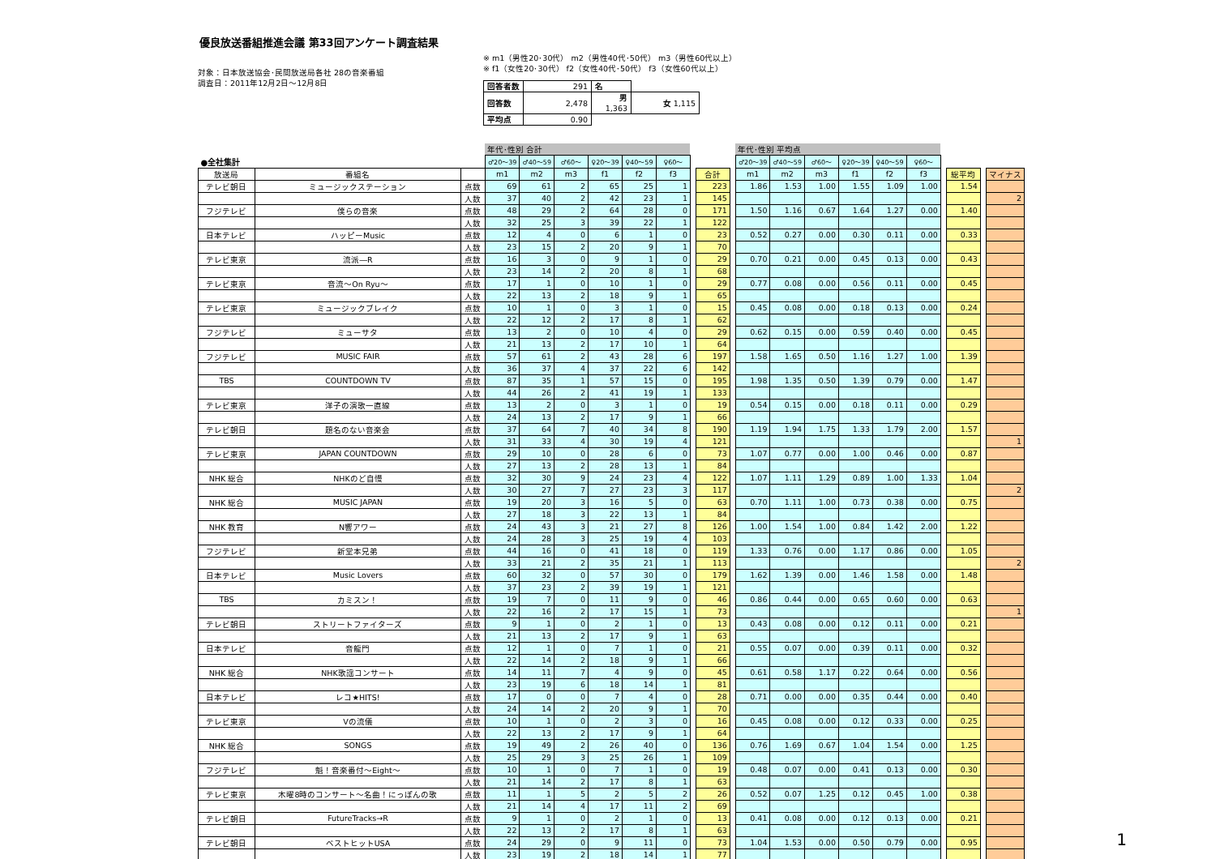優良放送番組推進会議 第33回アンケート調査結果
対象：日本放送協会･民間放送局各社 28の音楽番組
調査日：2011年12月2日～12月8日
※ m1（男性20･30代） m2（男性40代･50代） m3（男性60代以上）
※ f1（女性20･30代） f2（女性40代･50代） f3（女性60代以上）
| 回答者数 | 291 | 名 | |
| 回答数 | 2,478 | 男 1,363 | 女 1,115 |
| 平均点 | 0.90 | | |
| | | | 年代･性別 合計 | | | | | | | | | 年代･性別 平均点 | | | | | | | | | |
| --- | --- | --- | --- | --- | --- | --- | --- | --- | --- | --- | --- | --- | --- | --- | --- | --- | --- | --- | --- | --- | --- |
| ●全社集計 | | | ♂20～39 | ♂40～59 | ♂60～ | ♀20～39 | ♀40～59 | ♀60～ | | | | ♂20～39 | ♂40～59 | ♂60～ | ♀20～39 | ♀40～59 | ♀60～ | | | | |
| 放送局 | 番組名 | | m1 | m2 | m3 | f1 | f2 | f3 | | 合計 | | m1 | m2 | m3 | f1 | f2 | f3 | | 総平均 | | マイナス |
| テレビ朝日 | ミュージックステーション | 点数 | 69 | 61 | 2 | 65 | 25 | 1 | | 223 | | 1.86 | 1.53 | 1.00 | 1.55 | 1.09 | 1.00 | | 1.54 | | |
| | | 人数 | 37 | 40 | 2 | 42 | 23 | 1 | | 145 | | | | | | | | | | | 2 |
| フジテレビ | 僕らの音楽 | 点数 | 48 | 29 | 2 | 64 | 28 | 0 | | 171 | | 1.50 | 1.16 | 0.67 | 1.64 | 1.27 | 0.00 | | 1.40 | | |
| | | 人数 | 32 | 25 | 3 | 39 | 22 | 1 | | 122 | | | | | | | | | | | |
| 日本テレビ | ハッピーMusic | 点数 | 12 | 4 | 0 | 6 | 1 | 0 | | 23 | | 0.52 | 0.27 | 0.00 | 0.30 | 0.11 | 0.00 | | 0.33 | | |
| | | 人数 | 23 | 15 | 2 | 20 | 9 | 1 | | 70 | | | | | | | | | | | |
| テレビ東京 | 流派―R | 点数 | 16 | 3 | 0 | 9 | 1 | 0 | | 29 | | 0.70 | 0.21 | 0.00 | 0.45 | 0.13 | 0.00 | | 0.43 | | |
| | | 人数 | 23 | 14 | 2 | 20 | 8 | 1 | | 68 | | | | | | | | | | | |
| テレビ東京 | 音流～On Ryu～ | 点数 | 17 | 1 | 0 | 10 | 1 | 0 | | 29 | | 0.77 | 0.08 | 0.00 | 0.56 | 0.11 | 0.00 | | 0.45 | | |
| | | 人数 | 22 | 13 | 2 | 18 | 9 | 1 | | 65 | | | | | | | | | | | |
| テレビ東京 | ミュージックブレイク | 点数 | 10 | 1 | 0 | 3 | 1 | 0 | | 15 | | 0.45 | 0.08 | 0.00 | 0.18 | 0.13 | 0.00 | | 0.24 | | |
| | | 人数 | 22 | 12 | 2 | 17 | 8 | 1 | | 62 | | | | | | | | | | | |
| フジテレビ | ミューサタ | 点数 | 13 | 2 | 0 | 10 | 4 | 0 | | 29 | | 0.62 | 0.15 | 0.00 | 0.59 | 0.40 | 0.00 | | 0.45 | | |
| | | 人数 | 21 | 13 | 2 | 17 | 10 | 1 | | 64 | | | | | | | | | | | |
| フジテレビ | MUSIC FAIR | 点数 | 57 | 61 | 2 | 43 | 28 | 6 | | 197 | | 1.58 | 1.65 | 0.50 | 1.16 | 1.27 | 1.00 | | 1.39 | | |
| | | 人数 | 36 | 37 | 4 | 37 | 22 | 6 | | 142 | | | | | | | | | | | |
| TBS | COUNTDOWN TV | 点数 | 87 | 35 | 1 | 57 | 15 | 0 | | 195 | | 1.98 | 1.35 | 0.50 | 1.39 | 0.79 | 0.00 | | 1.47 | | |
| | | 人数 | 44 | 26 | 2 | 41 | 19 | 1 | | 133 | | | | | | | | | | | |
| テレビ東京 | 洋子の演歌一直線 | 点数 | 13 | 2 | 0 | 3 | 1 | 0 | | 19 | | 0.54 | 0.15 | 0.00 | 0.18 | 0.11 | 0.00 | | 0.29 | | |
| | | 人数 | 24 | 13 | 2 | 17 | 9 | 1 | | 66 | | | | | | | | | | | |
| テレビ朝日 | 題名のない音楽会 | 点数 | 37 | 64 | 7 | 40 | 34 | 8 | | 190 | | 1.19 | 1.94 | 1.75 | 1.33 | 1.79 | 2.00 | | 1.57 | | |
| | | 人数 | 31 | 33 | 4 | 30 | 19 | 4 | | 121 | | | | | | | | | | | 1 |
| テレビ東京 | JAPAN COUNTDOWN | 点数 | 29 | 10 | 0 | 28 | 6 | 0 | | 73 | | 1.07 | 0.77 | 0.00 | 1.00 | 0.46 | 0.00 | | 0.87 | | |
| | | 人数 | 27 | 13 | 2 | 28 | 13 | 1 | | 84 | | | | | | | | | | | |
| NHK 総合 | NHKのど自慢 | 点数 | 32 | 30 | 9 | 24 | 23 | 4 | | 122 | | 1.07 | 1.11 | 1.29 | 0.89 | 1.00 | 1.33 | | 1.04 | | |
| | | 人数 | 30 | 27 | 7 | 27 | 23 | 3 | | 117 | | | | | | | | | | | 2 |
| NHK 総合 | MUSIC JAPAN | 点数 | 19 | 20 | 3 | 16 | 5 | 0 | | 63 | | 0.70 | 1.11 | 1.00 | 0.73 | 0.38 | 0.00 | | 0.75 | | |
| | | 人数 | 27 | 18 | 3 | 22 | 13 | 1 | | 84 | | | | | | | | | | | |
| NHK 教育 | N響アワー | 点数 | 24 | 43 | 3 | 21 | 27 | 8 | | 126 | | 1.00 | 1.54 | 1.00 | 0.84 | 1.42 | 2.00 | | 1.22 | | |
| | | 人数 | 24 | 28 | 3 | 25 | 19 | 4 | | 103 | | | | | | | | | | | |
| フジテレビ | 新堂本兄弟 | 点数 | 44 | 16 | 0 | 41 | 18 | 0 | | 119 | | 1.33 | 0.76 | 0.00 | 1.17 | 0.86 | 0.00 | | 1.05 | | |
| | | 人数 | 33 | 21 | 2 | 35 | 21 | 1 | | 113 | | | | | | | | | | | 2 |
| 日本テレビ | Music Lovers | 点数 | 60 | 32 | 0 | 57 | 30 | 0 | | 179 | | 1.62 | 1.39 | 0.00 | 1.46 | 1.58 | 0.00 | | 1.48 | | |
| | | 人数 | 37 | 23 | 2 | 39 | 19 | 1 | | 121 | | | | | | | | | | | |
| TBS | カミスン！ | 点数 | 19 | 7 | 0 | 11 | 9 | 0 | | 46 | | 0.86 | 0.44 | 0.00 | 0.65 | 0.60 | 0.00 | | 0.63 | | |
| | | 人数 | 22 | 16 | 2 | 17 | 15 | 1 | | 73 | | | | | | | | | | | 1 |
| テレビ朝日 | ストリートファイターズ | 点数 | 9 | 1 | 0 | 2 | 1 | 0 | | 13 | | 0.43 | 0.08 | 0.00 | 0.12 | 0.11 | 0.00 | | 0.21 | | |
| | | 人数 | 21 | 13 | 2 | 17 | 9 | 1 | | 63 | | | | | | | | | | | |
| 日本テレビ | 音龍門 | 点数 | 12 | 1 | 0 | 7 | 1 | 0 | | 21 | | 0.55 | 0.07 | 0.00 | 0.39 | 0.11 | 0.00 | | 0.32 | | |
| | | 人数 | 22 | 14 | 2 | 18 | 9 | 1 | | 66 | | | | | | | | | | | |
| NHK 総合 | NHK歌謡コンサート | 点数 | 14 | 11 | 7 | 4 | 9 | 0 | | 45 | | 0.61 | 0.58 | 1.17 | 0.22 | 0.64 | 0.00 | | 0.56 | | |
| | | 人数 | 23 | 19 | 6 | 18 | 14 | 1 | | 81 | | | | | | | | | | | |
| 日本テレビ | レコ★HITS! | 点数 | 17 | 0 | 0 | 7 | 4 | 0 | | 28 | | 0.71 | 0.00 | 0.00 | 0.35 | 0.44 | 0.00 | | 0.40 | | |
| | | 人数 | 24 | 14 | 2 | 20 | 9 | 1 | | 70 | | | | | | | | | | | |
| テレビ東京 | Vの流儀 | 点数 | 10 | 1 | 0 | 2 | 3 | 0 | | 16 | | 0.45 | 0.08 | 0.00 | 0.12 | 0.33 | 0.00 | | 0.25 | | |
| | | 人数 | 22 | 13 | 2 | 17 | 9 | 1 | | 64 | | | | | | | | | | | |
| NHK 総合 | SONGS | 点数 | 19 | 49 | 2 | 26 | 40 | 0 | | 136 | | 0.76 | 1.69 | 0.67 | 1.04 | 1.54 | 0.00 | | 1.25 | | |
| | | 人数 | 25 | 29 | 3 | 25 | 26 | 1 | | 109 | | | | | | | | | | | |
| フジテレビ | 魁！音楽番付～Eight～ | 点数 | 10 | 1 | 0 | 7 | 1 | 0 | | 19 | | 0.48 | 0.07 | 0.00 | 0.41 | 0.13 | 0.00 | | 0.30 | | |
| | | 人数 | 21 | 14 | 2 | 17 | 8 | 1 | | 63 | | | | | | | | | | | |
| テレビ東京 | 木曜8時のコンサート～名曲！にっぽんの歌 | 点数 | 11 | 1 | 5 | 2 | 5 | 2 | | 26 | | 0.52 | 0.07 | 1.25 | 0.12 | 0.45 | 1.00 | | 0.38 | | |
| | | 人数 | 21 | 14 | 4 | 17 | 11 | 2 | | 69 | | | | | | | | | | | |
| テレビ朝日 | FutureTracks→R | 点数 | 9 | 1 | 0 | 2 | 1 | 0 | | 13 | | 0.41 | 0.08 | 0.00 | 0.12 | 0.13 | 0.00 | | 0.21 | | |
| | | 人数 | 22 | 13 | 2 | 17 | 8 | 1 | | 63 | | | | | | | | | | | |
| テレビ朝日 | ベストヒットUSA | 点数 | 24 | 29 | 0 | 9 | 11 | 0 | | 73 | | 1.04 | 1.53 | 0.00 | 0.50 | 0.79 | 0.00 | | 0.95 | | |
| | | 人数 | 23 | 19 | 2 | 18 | 14 | 1 | | 77 | | | | | | | | | | | |
1